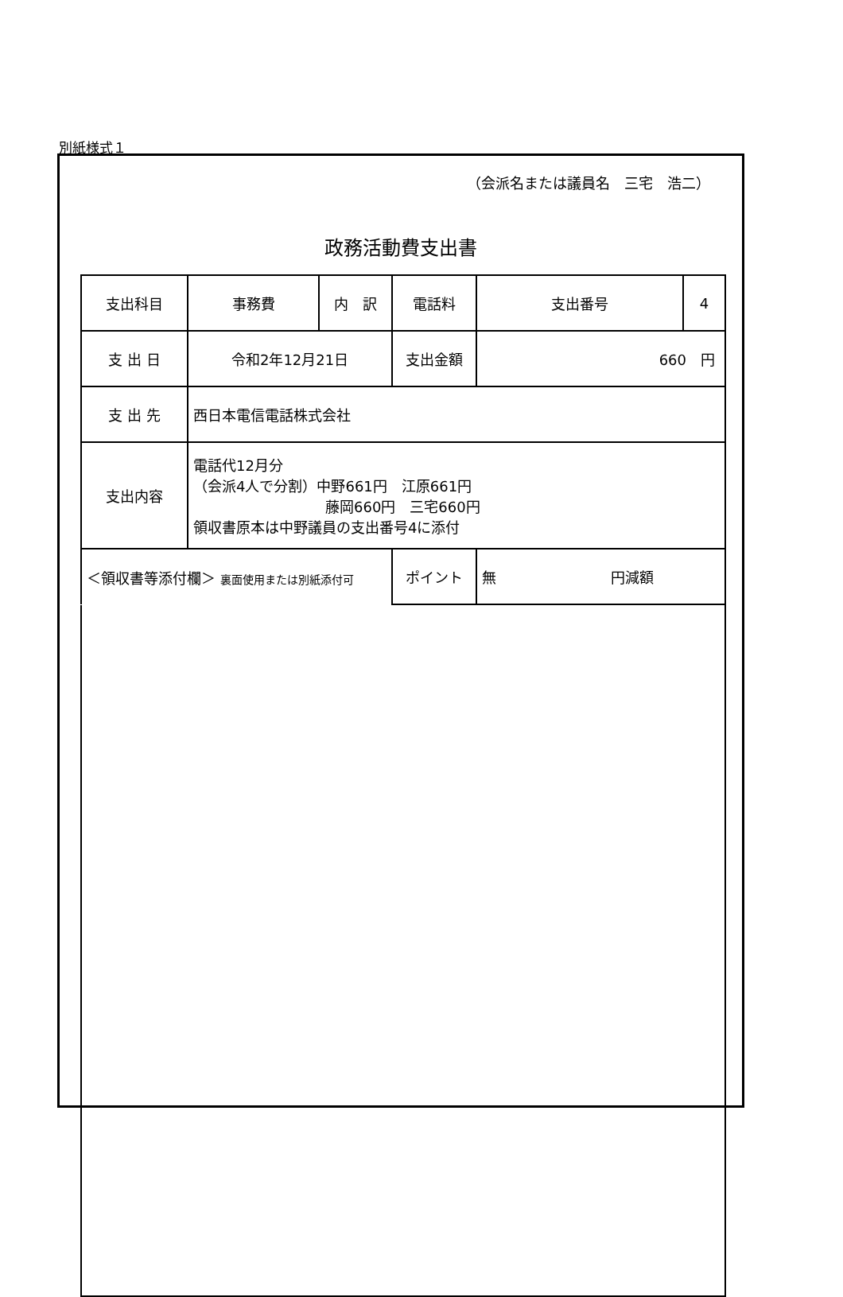別紙様式１
（会派名または議員名　三宅　浩二）
政務活動費支出書
| 支出科目 | 事務費 | 内 訳 | 電話料 | | 支出番号 | 4 |
| 支 出 日 | 令和2年12月21日 | | 支出金額 | 660 円 | | |
| 支 出 先 | 西日本電信電話株式会社 | | | | | |
| 支出内容 | 電話代12月分 （会派4人で分割）中野661円 江原661円 藤岡660円 三宅660円 領収書原本は中野議員の支出番号4に添付 | | | | | |
| ＜領収書等添付欄＞ 裏面使用または別紙添付可 | | | ポイント | 無 円減額 | | |